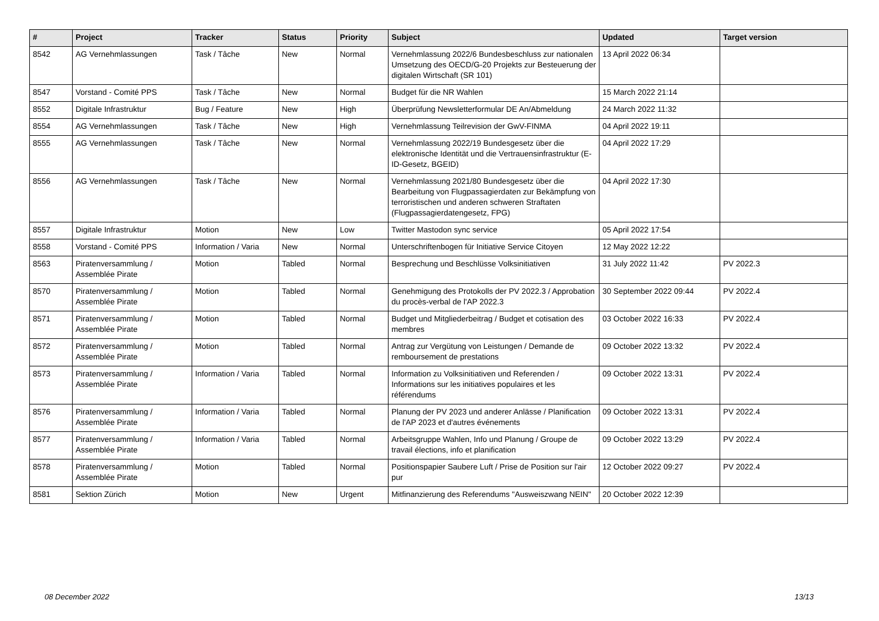| # | Project | Tracker | Status | Priority | Subject | Updated | Target version |
| --- | --- | --- | --- | --- | --- | --- | --- |
| 8542 | AG Vernehmlassungen | Task / Tâche | New | Normal | Vernehmlassung 2022/6 Bundesbeschluss zur nationalen Umsetzung des OECD/G-20 Projekts zur Besteuerung der digitalen Wirtschaft (SR 101) | 13 April 2022 06:34 | |
| 8547 | Vorstand - Comité PPS | Task / Tâche | New | Normal | Budget für die NR Wahlen | 15 March 2022 21:14 | |
| 8552 | Digitale Infrastruktur | Bug / Feature | New | High | Überprüfung Newsletterformular DE An/Abmeldung | 24 March 2022 11:32 | |
| 8554 | AG Vernehmlassungen | Task / Tâche | New | High | Vernehmlassung Teilrevision der GwV-FINMA | 04 April 2022 19:11 | |
| 8555 | AG Vernehmlassungen | Task / Tâche | New | Normal | Vernehmlassung 2022/19 Bundesgesetz über die elektronische Identität und die Vertrauensinfrastruktur (E-ID-Gesetz, BGEID) | 04 April 2022 17:29 | |
| 8556 | AG Vernehmlassungen | Task / Tâche | New | Normal | Vernehmlassung 2021/80 Bundesgesetz über die Bearbeitung von Flugpassagierdaten zur Bekämpfung von terroristischen und anderen schweren Straftaten (Flugpassagierdatengesetz, FPG) | 04 April 2022 17:30 | |
| 8557 | Digitale Infrastruktur | Motion | New | Low | Twitter Mastodon sync service | 05 April 2022 17:54 | |
| 8558 | Vorstand - Comité PPS | Information / Varia | New | Normal | Unterschriftenbogen für Initiative Service Citoyen | 12 May 2022 12:22 | |
| 8563 | Piratenversammlung / Assemblée Pirate | Motion | Tabled | Normal | Besprechung und Beschlüsse Volksinitiativen | 31 July 2022 11:42 | PV 2022.3 |
| 8570 | Piratenversammlung / Assemblée Pirate | Motion | Tabled | Normal | Genehmigung des Protokolls der PV 2022.3 / Approbation du procès-verbal de l'AP 2022.3 | 30 September 2022 09:44 | PV 2022.4 |
| 8571 | Piratenversammlung / Assemblée Pirate | Motion | Tabled | Normal | Budget und Mitgliederbeitrag / Budget et cotisation des membres | 03 October 2022 16:33 | PV 2022.4 |
| 8572 | Piratenversammlung / Assemblée Pirate | Motion | Tabled | Normal | Antrag zur Vergütung von Leistungen / Demande de remboursement de prestations | 09 October 2022 13:32 | PV 2022.4 |
| 8573 | Piratenversammlung / Assemblée Pirate | Information / Varia | Tabled | Normal | Information zu Volksinitiativen und Referenden / Informations sur les initiatives populaires et les référendums | 09 October 2022 13:31 | PV 2022.4 |
| 8576 | Piratenversammlung / Assemblée Pirate | Information / Varia | Tabled | Normal | Planung der PV 2023 und anderer Anlässe / Planification de l'AP 2023 et d'autres événements | 09 October 2022 13:31 | PV 2022.4 |
| 8577 | Piratenversammlung / Assemblée Pirate | Information / Varia | Tabled | Normal | Arbeitsgruppe Wahlen, Info und Planung / Groupe de travail élections, info et planification | 09 October 2022 13:29 | PV 2022.4 |
| 8578 | Piratenversammlung / Assemblée Pirate | Motion | Tabled | Normal | Positionspapier Saubere Luft / Prise de Position sur l'air pur | 12 October 2022 09:27 | PV 2022.4 |
| 8581 | Sektion Zürich | Motion | New | Urgent | Mitfinanzierung des Referendums "Ausweiszwang NEIN" | 20 October 2022 12:39 | |
08 December 2022 13/13